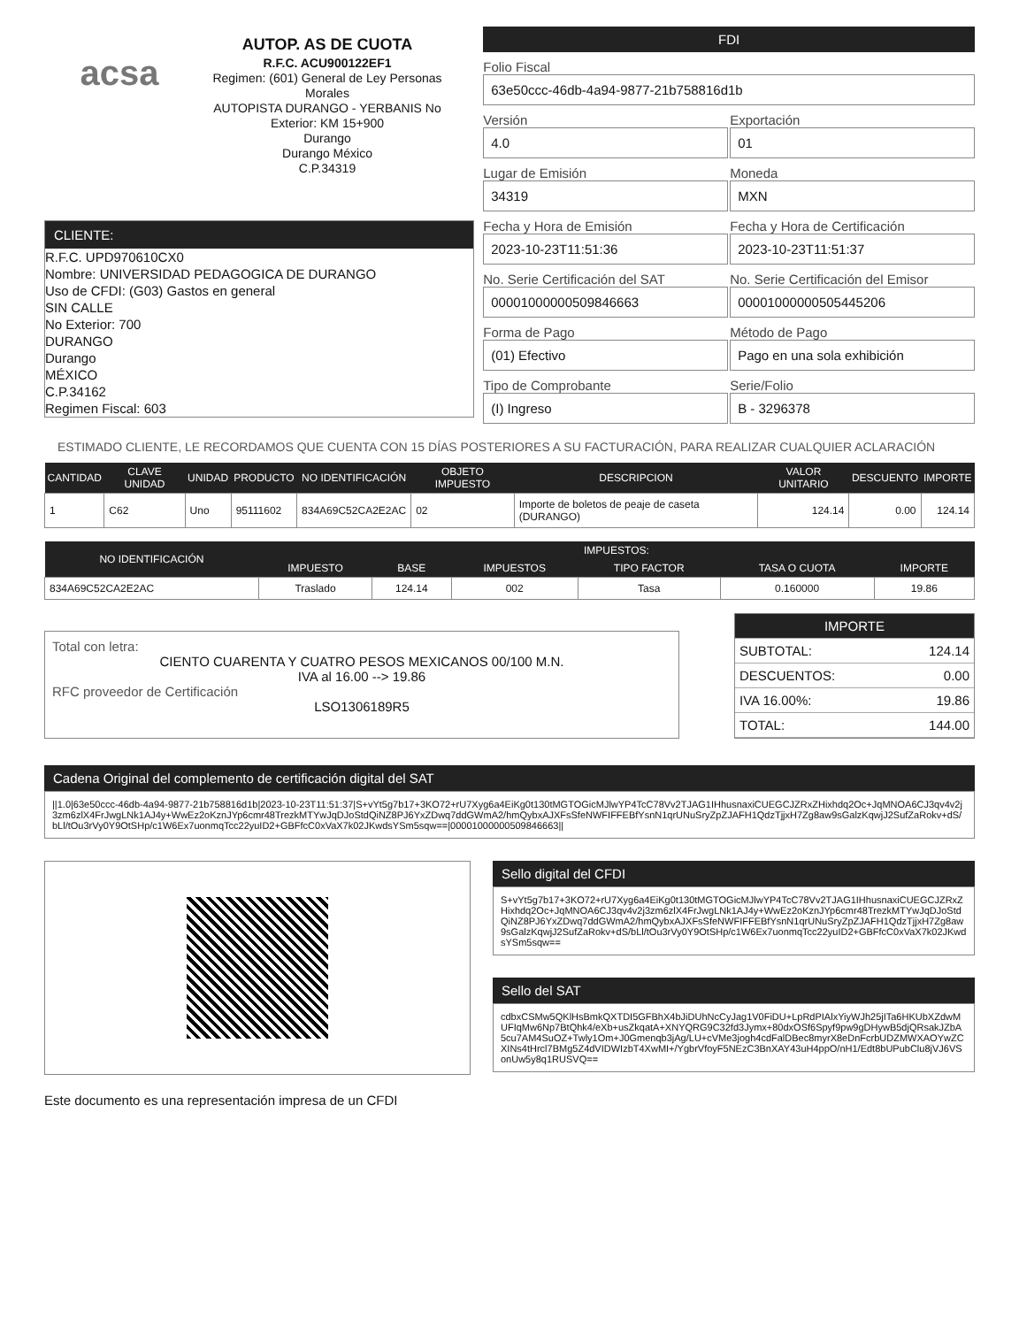acsa
AUTOP. AS DE CUOTA
R.F.C. ACU900122EF1
Regimen: (601) General de Ley Personas Morales
AUTOPISTA DURANGO - YERBANIS No Exterior: KM 15+900
Durango
Durango México
C.P.34319
CLIENTE:
R.F.C. UPD970610CX0
Nombre: UNIVERSIDAD PEDAGOGICA DE DURANGO
Uso de CFDI: (G03) Gastos en general
SIN CALLE
No Exterior: 700
DURANGO
Durango
MÉXICO
C.P.34162
Regimen Fiscal: 603
FDI
Folio Fiscal
63e50ccc-46db-4a94-9877-21b758816d1b
Versión
4.0
Exportación
01
Lugar de Emisión
34319
Moneda
MXN
Fecha y Hora de Emisión
2023-10-23T11:51:36
Fecha y Hora de Certificación
2023-10-23T11:51:37
No. Serie Certificación del SAT
00001000000509846663
No. Serie Certificación del Emisor
00001000000505445206
Forma de Pago
(01) Efectivo
Método de Pago
Pago en una sola exhibición
Tipo de Comprobante
(I) Ingreso
Serie/Folio
B - 3296378
ESTIMADO CLIENTE, LE RECORDAMOS QUE CUENTA CON 15 DÍAS POSTERIORES A SU FACTURACIÓN, PARA REALIZAR CUALQUIER ACLARACIÓN
| CANTIDAD | CLAVE UNIDAD | UNIDAD | PRODUCTO | NO IDENTIFICACIÓN | OBJETO IMPUESTO | DESCRIPCION | VALOR UNITARIO | DESCUENTO | IMPORTE |
| --- | --- | --- | --- | --- | --- | --- | --- | --- | --- |
| 1 | C62 | Uno | 95111602 | 834A69C52CA2E2AC | 02 | Importe de boletos de peaje de caseta (DURANGO) | 124.14 | 0.00 | 124.14 |
| NO IDENTIFICACIÓN | IMPUESTOS: | | | | | |
| --- | --- | --- | --- | --- | --- | --- |
| | IMPUESTO | BASE | IMPUESTOS | TIPO FACTOR | TASA O CUOTA | IMPORTE |
| 834A69C52CA2E2AC | Traslado | 124.14 | 002 | Tasa | 0.160000 | 19.86 |
Total con letra:
CIENTO CUARENTA Y CUATRO PESOS MEXICANOS 00/100 M.N.
IVA al 16.00 --> 19.86
RFC proveedor de Certificación
LSO1306189R5
IMPORTE
SUBTOTAL: 124.14
DESCUENTOS: 0.00
IVA 16.00%: 19.86
TOTAL: 144.00
Cadena Original del complemento de certificación digital del SAT
||1.0|63e50ccc-46db-4a94-9877-21b758816d1b|2023-10-23T11:51:37|S+vYt5g7b17+3KO72+rU7Xyg6a4EiKg0t130tMGTOGicMJlwYP4TcC78Vv2TJAG1IHhusnaxiCUEGCJZRxZHixhdq2Oc+JqMNOA6CJ3qv4v2j3zm6zlX4FrJwgLNk1AJ4y+WwEz2oKznJYp6cmr48TrezkMTYwJqDJoStdQiNZ8PJ6YxZDwq7ddGWmA2/hmQybxAJXFsSfeNWFIFFEBfYsnN1qrUNuSryZpZJAFH1QdzTjjxH7Zg8aw9sGalzKqwjJ2SufZaRokv+dS/bLl/tOu3rVy0Y9OtSHp/c1W6Ex7uonmqTcc22yuID2+GBFfcC0xVaX7k02JKwdsYSm5sqw==|00001000000509846663||
Sello digital del CFDI
S+vYt5g7b17+3KO72+rU7Xyg6a4EiKg0t130tMGTOGicMJlwYP4TcC78Vv2TJAG1IHhusnaxiCUEGCJZRxZHixhdq2Oc+JqMNOA6CJ3qv4v2j3zm6zlX4FrJwgLNk1AJ4y+WwEz2oKznJYp6cmr48TrezkMTYwJqDJoStdQiNZ8PJ6YxZDwq7ddGWmA2/hmQybxAJXFsSfeNWFIFFEBfYsnN1qrUNuSryZpZJAFH1QdzTjjxH7Zg8aw9sGalzKqwjJ2SufZaRokv+dS/bLl/tOu3rVy0Y9OtSHp/c1W6Ex7uonmqTcc22yuID2+GBFfcC0xVaX7k02JKwdsYSm5sqw==
Sello del SAT
cdbxCSMw5QKlHsBmkQXTDI5GFBhX4bJiDUhNcCyJag1V0FiDU+LpRdPIAlxYiyWJh25jITa6HKUbXZdwMUFIqMw6Np7BtQhk4/eXb+usZkqatA+XNYQRG9C32fd3Jymx+80dxOSf6Spyf9pw9gDHywB5djQRsakJZbA5cu7AM4SuOZ+Twly1Om+J0Gmenqb3jAg/LU+cVMe3jogh4cdFalDBec8myrX8eDnFcrbUDZMWXAOYwZCXINs4tHrcl7BMg5Z4dVIDWIzbT4XwMI+/YgbrVfoyF5NEzC3BnXAY43uH4ppO/nH1/Edt8bUPubClu8jVJ6VSonUw5y8q1RUSVQ==
Este documento es una representación impresa de un CFDI